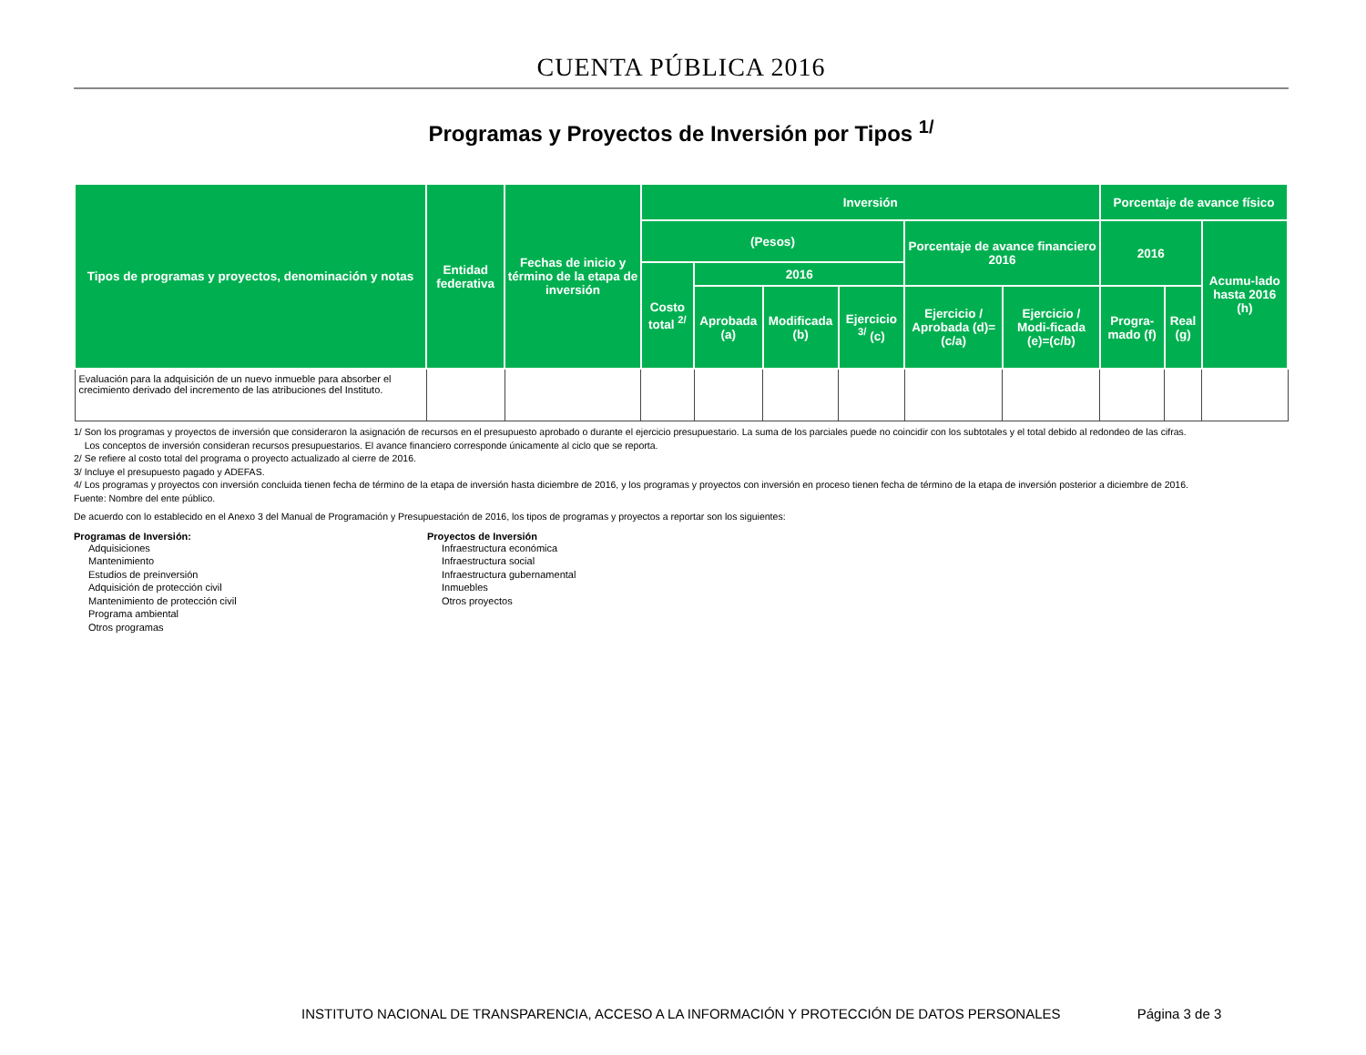CUENTA PÚBLICA 2016
Programas y Proyectos de Inversión por Tipos <sup>1/</sup>
| Tipos de programas y proyectos, denominación y notas | Entidad federativa | Fechas de inicio y término de la etapa de inversión | Inversión | | | | | | Porcentaje de avance físico | | |
| --- | --- | --- | --- | --- | --- | --- | --- | --- | --- | --- | --- |
| | | | (Pesos) | | | | Porcentaje de avance financiero 2016 | | 2016 | | Acumu-lado hasta 2016 (h) |
| | | | Costo total <sup>2/</sup> | 2016 | | | | | | | |
| | | | | Aprobada (a) | Modificada (b) | Ejercicio <sup>3/</sup> (c) | Ejercicio / Aprobada (d)=(c/a) | Ejercicio / Modi-ficada (e)=(c/b) | Progra-mado (f) | Real (g) | |
| Evaluación para la adquisición de un nuevo inmueble para absorber el crecimiento derivado del incremento de las atribuciones del Instituto. | | | | | | | | | | | |
1/ Son los programas y proyectos de inversión que consideraron la asignación de recursos en el presupuesto aprobado o durante el ejercicio presupuestario. La suma de los parciales puede no coincidir con los subtotales y el total debido al redondeo de las cifras.
Los conceptos de inversión consideran recursos presupuestarios. El avance financiero corresponde únicamente al ciclo que se reporta.
2/ Se refiere al costo total del programa o proyecto actualizado al cierre de 2016.
3/ Incluye el presupuesto pagado y ADEFAS.
4/ Los programas y proyectos con inversión concluida tienen fecha de término de la etapa de inversión hasta diciembre de 2016, y los programas y proyectos con inversión en proceso tienen fecha de término de la etapa de inversión posterior a diciembre de 2016.
Fuente: Nombre del ente público.
De acuerdo con lo establecido en el Anexo 3 del Manual de Programación y Presupuestación de 2016, los tipos de programas y proyectos a reportar son los siguientes:
Programas de Inversión:
Adquisiciones
Mantenimiento
Estudios de preinversión
Adquisición de protección civil
Mantenimiento de protección civil
Programa ambiental
Otros programas
Proyectos de Inversión
Infraestructura económica
Infraestructura social
Infraestructura gubernamental
Inmuebles
Otros proyectos
INSTITUTO NACIONAL DE TRANSPARENCIA, ACCESO A LA INFORMACIÓN Y PROTECCIÓN DE DATOS PERSONALES Página 3 de 3